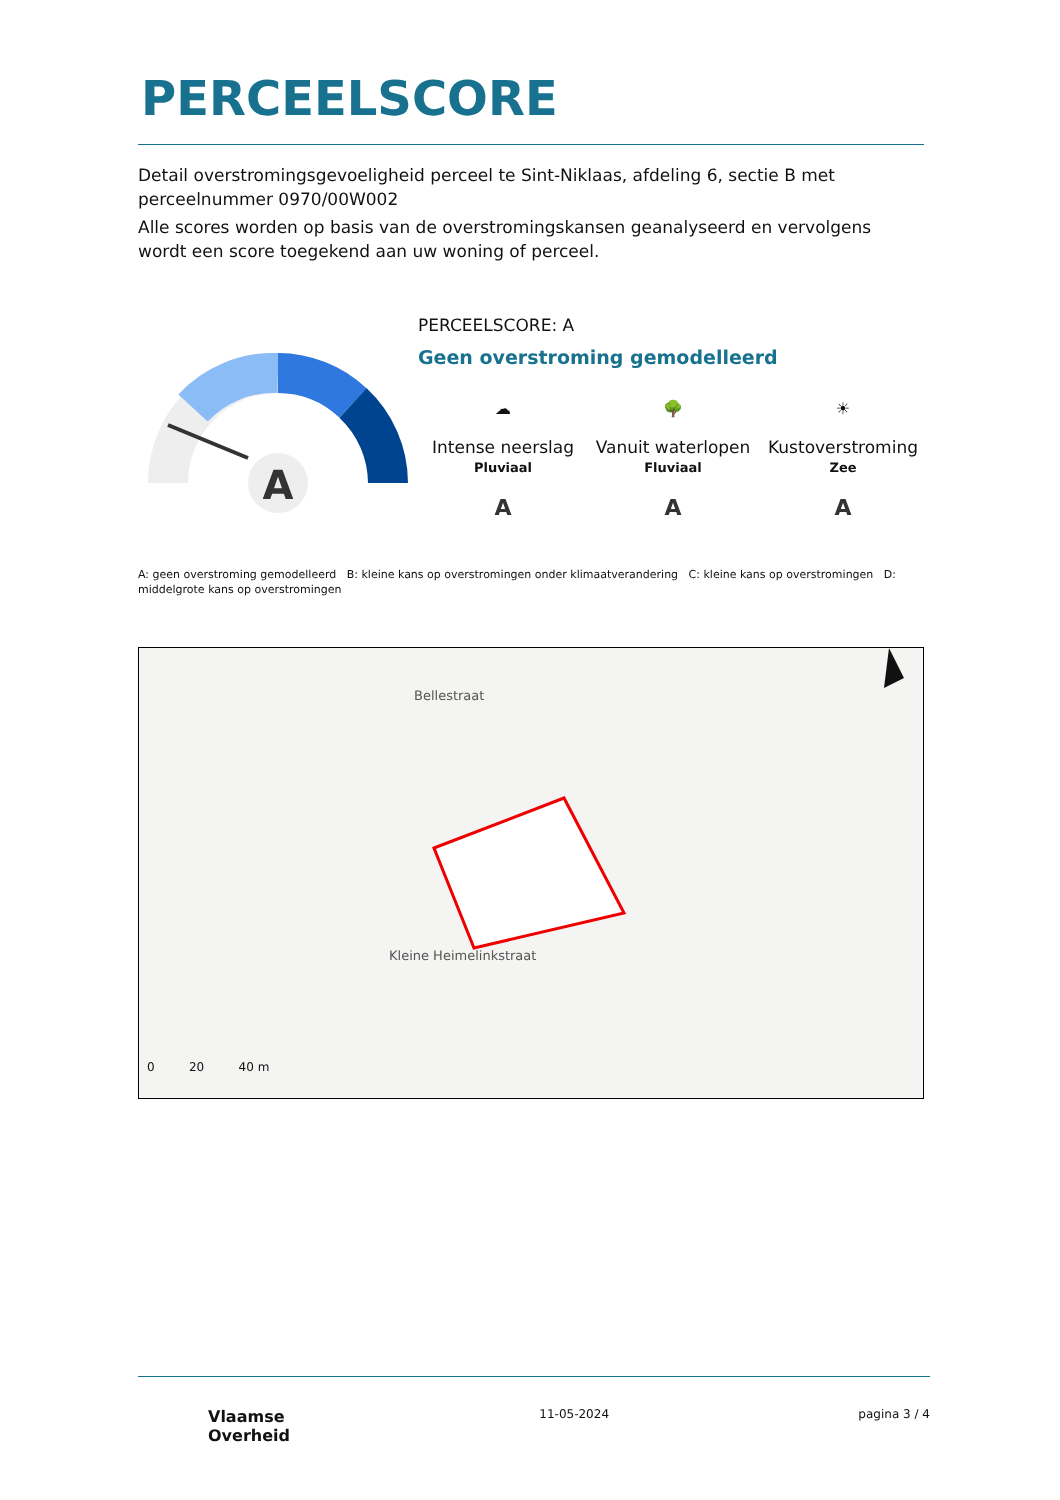PERCEELSCORE
Detail overstromingsgevoeligheid perceel te Sint-Niklaas, afdeling 6, sectie B met perceelnummer 0970/00W002
Alle scores worden op basis van de overstromingskansen geanalyseerd en vervolgens wordt een score toegekend aan uw woning of perceel.
A
PERCEELSCORE: A
Geen overstroming gemodelleerd
☁
Intense neerslag
Pluviaal
A
🌳
Vanuit waterlopen
Fluviaal
A
☀
Kustoverstroming
Zee
A
A: geen overstroming gemodelleerd B: kleine kans op overstromingen onder klimaatverandering C: kleine kans op overstromingen D: middelgrote kans op overstromingen
Bellestraat
Kleine Heimelinkstraat
0 20 40 m
Vlaamse
Overheid
11-05-2024 pagina 3 / 4